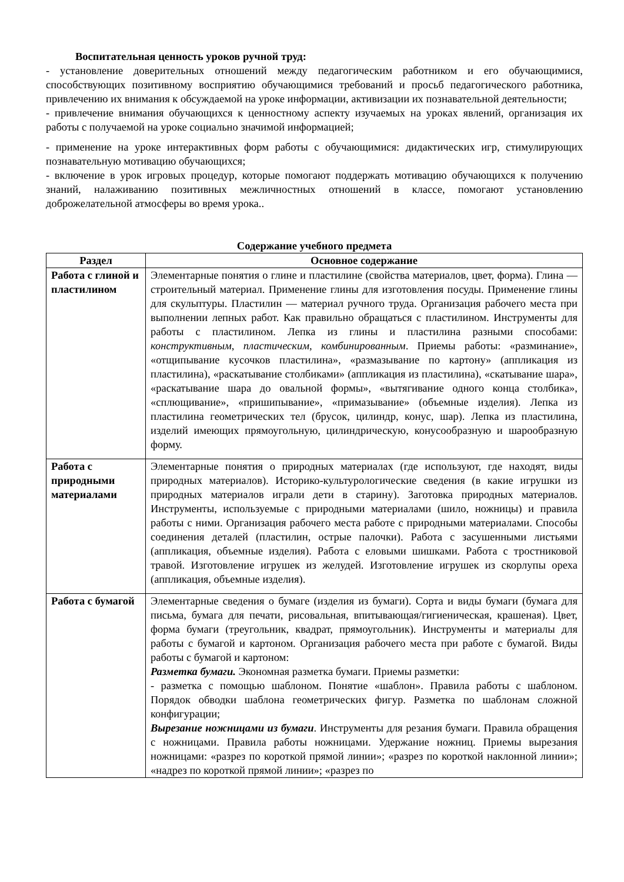Воспитательная ценность уроков ручной труд:
- установление доверительных отношений между педагогическим работником и его обучающимися, способствующих позитивному восприятию обучающимися требований и просьб педагогического работника, привлечению их внимания к обсуждаемой на уроке информации, активизации их познавательной деятельности;
- привлечение внимания обучающихся к ценностному аспекту изучаемых на уроках явлений, организация их работы с получаемой на уроке социально значимой информацией;
- применение на уроке интерактивных форм работы с обучающимися: дидактических игр, стимулирующих познавательную мотивацию обучающихся;
- включение в урок игровых процедур, которые помогают поддержать мотивацию обучающихся к получению знаний, налаживанию позитивных межличностных отношений в классе, помогают установлению доброжелательной атмосферы во время урока..
Содержание учебного предмета
| Раздел | Основное содержание |
| --- | --- |
| Работа с глиной и пластилином | Элементарные понятия о глине и пластилине (свойства материалов, цвет, форма). Глина — строительный материал. Применение глины для изготовления посуды. Применение глины для скульптуры. Пластилин — материал ручного труда. Организация рабочего места при выполнении лепных работ. Как правильно обращаться с пластилином. Инструменты для работы с пластилином. Лепка из глины и пластилина разными способами: конструктивным , пластическим, комбинированным . Приемы работы: «разминание», «отщипывание кусочков пластилина», «размазывание по картону» (аппликация из пластилина), «раскатывание столбиками» (аппликация из пластилина), «скатывание шара», «раскатывание шара до овальной формы», «вытягивание одного конца столбика», «сплющивание», «пришипывание», «примазывание» (объемные изделия). Лепка из пластилина геометрических тел (брусок, цилиндр, конус, шар). Лепка из пластилина, изделий имеющих прямоугольную, цилиндрическую, конусообразную и шарообразную форму. |
| Работа с природными материалами | Элементарные понятия о природных материалах (где используют, где находят, виды природных материалов). Историко-культурологические сведения (в какие игрушки из природных материалов играли дети в старину). Заготовка природных материалов. Инструменты, используемые с природными материалами (шило, ножницы) и правила работы с ними. Организация рабочего места работе с природными материалами. Способы соединения деталей (пластилин, острые палочки). Работа с засушенными листьями (аппликация, объемные изделия). Работа с еловыми шишками. Работа с тростниковой травой. Изготовление игрушек из желудей. Изготовление игрушек из скорлупы ореха (аппликация, объемные изделия). |
| Работа с бумагой | Элементарные сведения о бумаге (изделия из бумаги). Сорта и виды бумаги (бумага для письма, бумага для печати, рисовальная, впитывающая/гигиеническая, крашеная). Цвет, форма бумаги (треугольник, квадрат, прямоугольник). Инструменты и материалы для работы с бумагой и картоном. Организация рабочего места при работе с бумагой. Виды работы с бумагой и картоном: Разметка бумаги. Экономная разметка бумаги. Приемы разметки: - разметка с помощью шаблоном. Понятие «шаблон». Правила работы с шаблоном. Порядок обводки шаблона геометрических фигур. Разметка по шаблонам сложной конфигурации; Вырезание ножницами из бумаги . Инструменты для резания бумаги. Правила обращения с ножницами. Правила работы ножницами. Удержание ножниц. Приемы вырезания ножницами: «разрез по короткой прямой линии»; «разрез по короткой наклонной линии»; «надрез по короткой прямой линии»; «разрез по |